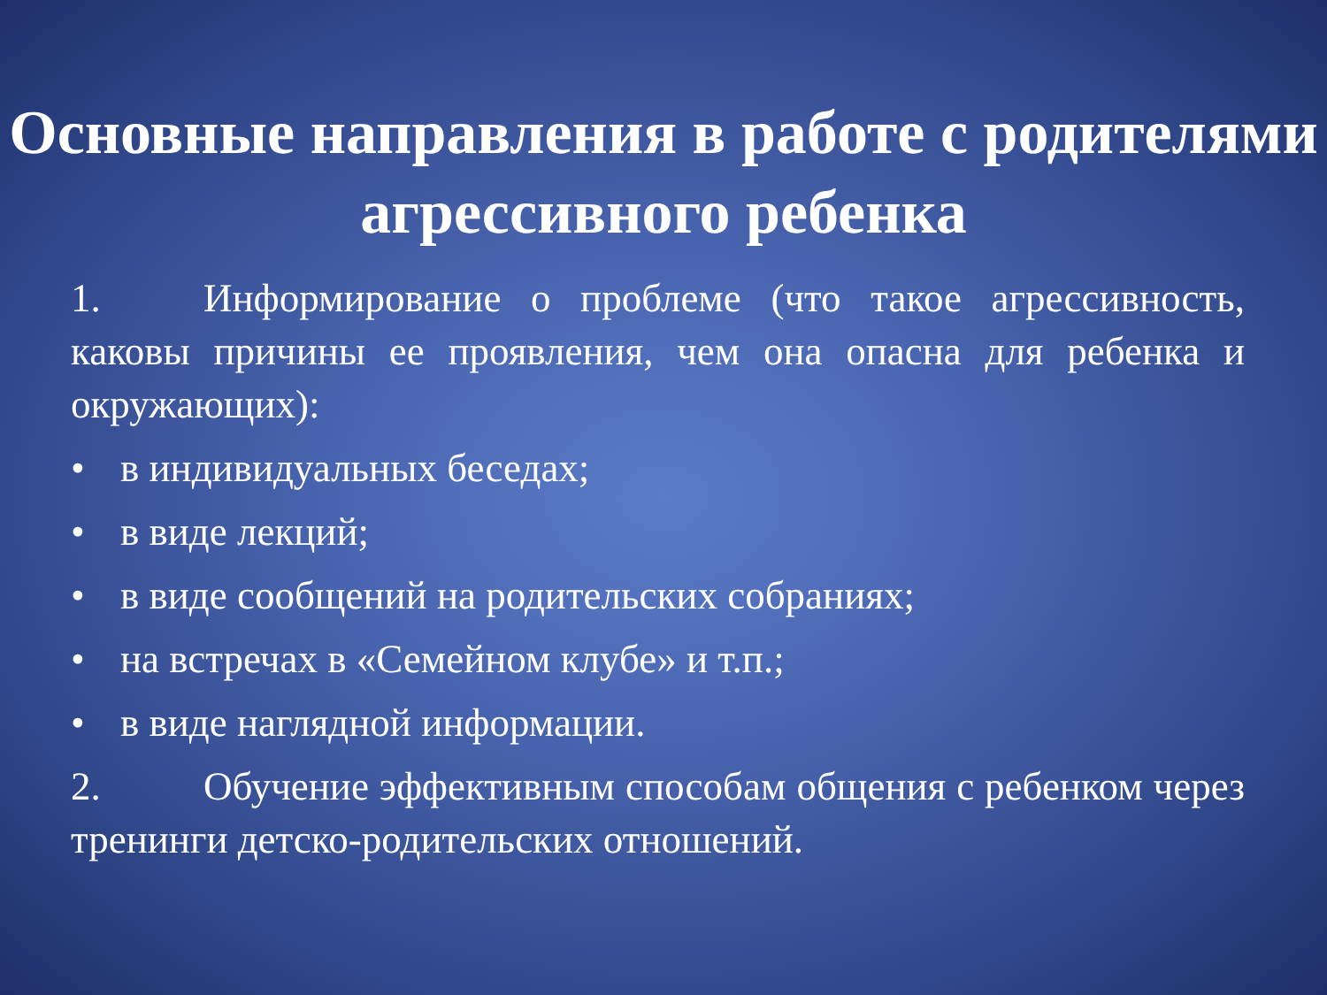Основные направления в работе с родителями агрессивного ребенка
1. Информирование о проблеме (что такое агрессивность, каковы причины ее проявления, чем она опасна для ребенка и окружающих):
• в индивидуальных беседах;
• в виде лекций;
• в виде сообщений на родительских собраниях;
• на встречах в «Семейном клубе» и т.п.;
• в виде наглядной информации.
2. Обучение эффективным способам общения с ребенком через тренинги детско-родительских отношений.